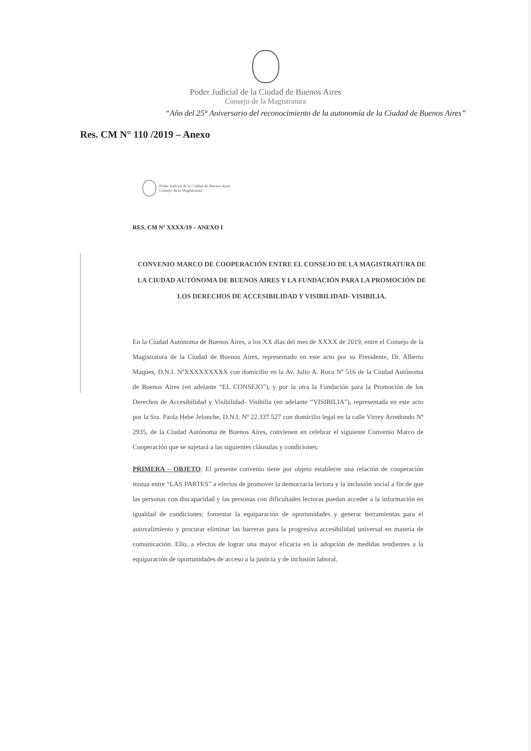Poder Judicial de la Ciudad de Buenos Aires
Consejo de la Magistratura
“Año del 25° Aniversario del reconocimiento de la autonomía de la Ciudad de Buenos Aires”
Res. CM N° 110 /2019 – Anexo
Poder Judicial de la Ciudad de Buenos Aires
Consejo de la Magistratura
RES. CM Nº XXXX/19 – ANEXO I
CONVENIO MARCO DE COOPERACIÓN ENTRE EL CONSEJO DE LA MAGISTRATURA DE LA CIUDAD AUTÓNOMA DE BUENOS AIRES Y LA FUNDACIÓN PARA LA PROMOCIÓN DE LOS DERECHOS DE ACCESIBILIDAD Y VISIBILIDAD- VISIBILIA.
En la Ciudad Autónoma de Buenos Aires, a los XX días del mes de XXXX de 2019, entre el Consejo de la Magistratura de la Ciudad de Buenos Aires, representado en este acto por su Presidente, Dr. Alberto Maques, D.N.I. NºXXXXXXXXX con domicilio en la Av. Julio A. Roca Nº 516 de la Ciudad Autónoma de Buenos Aires (en adelante “EL CONSEJO”), y por la otra la Fundación para la Promoción de los Derechos de Accesibilidad y Visibilidad- Visibilia (en adelante “VISIBILIA”), representada en este acto por la Sra. Paola Hebe Jelonche, D.N.I. Nº 22.337.527 con domicilio legal en la calle Virrey Arredondo Nº 2935, de la Ciudad Autónoma de Buenos Aires, convienen en celebrar el siguiente Convenio Marco de Cooperación que se sujetará a las siguientes cláusulas y condiciones:
PRIMERA – OBJETO: El presente convenio tiene por objeto establecer una relación de cooperación mutua entre “LAS PARTES” a efectos de promover la democracia lectora y la inclusión social a fin de que las personas con discapacidad y las personas con dificultades lectoras puedan acceder a la información en igualdad de condiciones; fomentar la equiparación de oportunidades y generar herramientas para el autovalimiento y procurar eliminar las barreras para la progresiva accesibilidad universal en materia de comunicación. Ello, a efectos de lograr una mayor eficacia en la adopción de medidas tendientes a la equiparación de oportunidades de acceso a la justicia y de inclusión laboral.